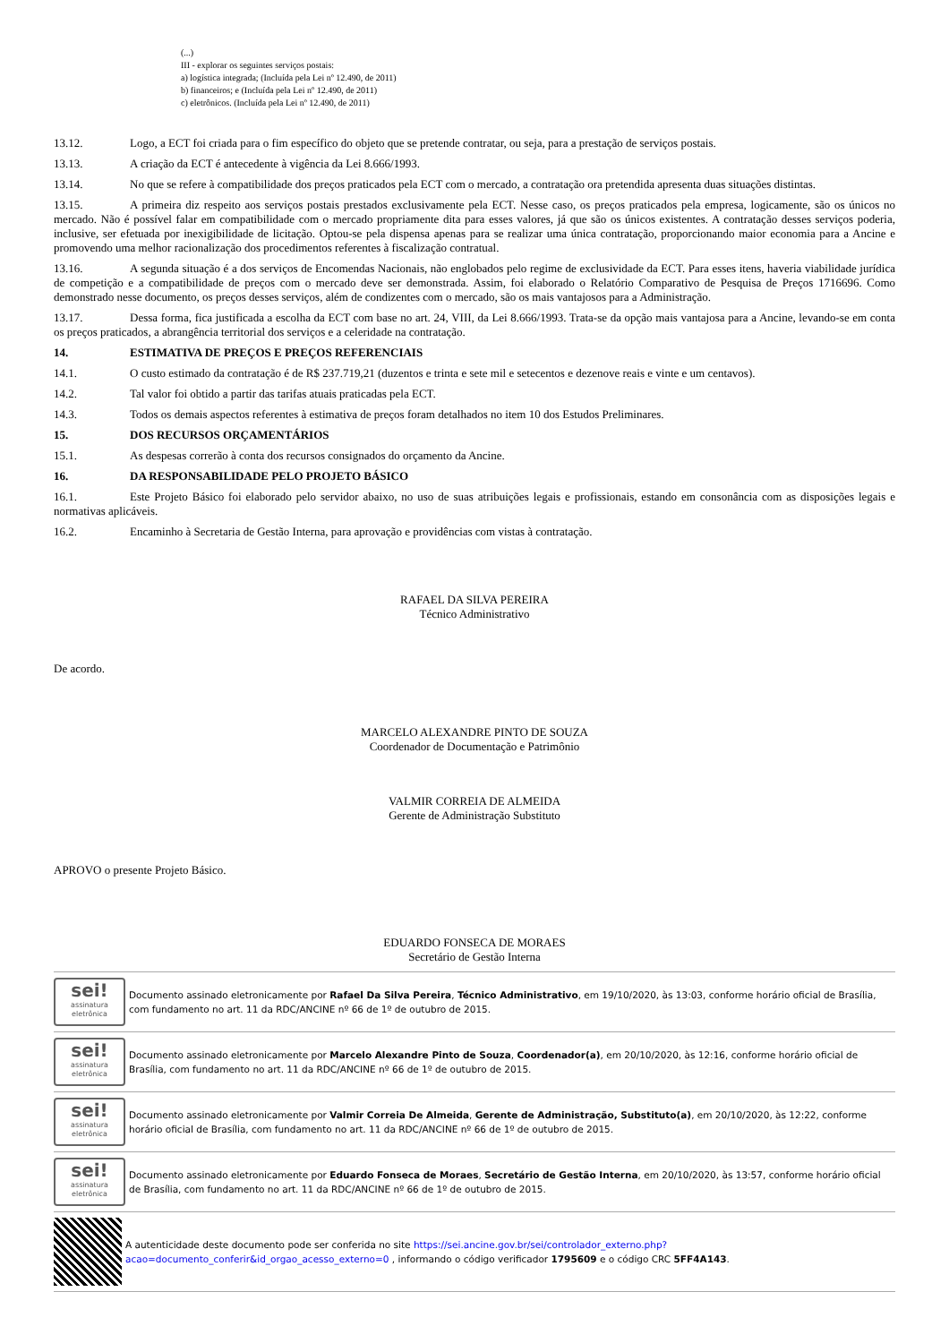(...)
III - explorar os seguintes serviços postais:
a) logística integrada; (Incluída pela Lei nº 12.490, de 2011)
b) financeiros; e (Incluída pela Lei nº 12.490, de 2011)
c) eletrônicos. (Incluída pela Lei nº 12.490, de 2011)
13.12. Logo, a ECT foi criada para o fim específico do objeto que se pretende contratar, ou seja, para a prestação de serviços postais.
13.13. A criação da ECT é antecedente à vigência da Lei 8.666/1993.
13.14. No que se refere à compatibilidade dos preços praticados pela ECT com o mercado, a contratação ora pretendida apresenta duas situações distintas.
13.15. A primeira diz respeito aos serviços postais prestados exclusivamente pela ECT. Nesse caso, os preços praticados pela empresa, logicamente, são os únicos no mercado. Não é possível falar em compatibilidade com o mercado propriamente dita para esses valores, já que são os únicos existentes. A contratação desses serviços poderia, inclusive, ser efetuada por inexigibilidade de licitação. Optou-se pela dispensa apenas para se realizar uma única contratação, proporcionando maior economia para a Ancine e promovendo uma melhor racionalização dos procedimentos referentes à fiscalização contratual.
13.16. A segunda situação é a dos serviços de Encomendas Nacionais, não englobados pelo regime de exclusividade da ECT. Para esses itens, haveria viabilidade jurídica de competição e a compatibilidade de preços com o mercado deve ser demonstrada. Assim, foi elaborado o Relatório Comparativo de Pesquisa de Preços 1716696. Como demonstrado nesse documento, os preços desses serviços, além de condizentes com o mercado, são os mais vantajosos para a Administração.
13.17. Dessa forma, fica justificada a escolha da ECT com base no art. 24, VIII, da Lei 8.666/1993. Trata-se da opção mais vantajosa para a Ancine, levando-se em conta os preços praticados, a abrangência territorial dos serviços e a celeridade na contratação.
14. ESTIMATIVA DE PREÇOS E PREÇOS REFERENCIAIS
14.1. O custo estimado da contratação é de R$ 237.719,21 (duzentos e trinta e sete mil e setecentos e dezenove reais e vinte e um centavos).
14.2. Tal valor foi obtido a partir das tarifas atuais praticadas pela ECT.
14.3. Todos os demais aspectos referentes à estimativa de preços foram detalhados no item 10 dos Estudos Preliminares.
15. DOS RECURSOS ORÇAMENTÁRIOS
15.1. As despesas correrão à conta dos recursos consignados do orçamento da Ancine.
16. DA RESPONSABILIDADE PELO PROJETO BÁSICO
16.1. Este Projeto Básico foi elaborado pelo servidor abaixo, no uso de suas atribuições legais e profissionais, estando em consonância com as disposições legais e normativas aplicáveis.
16.2. Encaminho à Secretaria de Gestão Interna, para aprovação e providências com vistas à contratação.
RAFAEL DA SILVA PEREIRA
Técnico Administrativo
De acordo.
MARCELO ALEXANDRE PINTO DE SOUZA
Coordenador de Documentação e Patrimônio
VALMIR CORREIA DE ALMEIDA
Gerente de Administração Substituto
APROVO o presente Projeto Básico.
EDUARDO FONSECA DE MORAES
Secretário de Gestão Interna
sei!
assinatura eletrônica
Documento assinado eletronicamente por Rafael Da Silva Pereira, Técnico Administrativo, em 19/10/2020, às 13:03, conforme horário oficial de Brasília, com fundamento no art. 11 da RDC/ANCINE nº 66 de 1º de outubro de 2015.
sei!
assinatura eletrônica
Documento assinado eletronicamente por Marcelo Alexandre Pinto de Souza, Coordenador(a), em 20/10/2020, às 12:16, conforme horário oficial de Brasília, com fundamento no art. 11 da RDC/ANCINE nº 66 de 1º de outubro de 2015.
sei!
assinatura eletrônica
Documento assinado eletronicamente por Valmir Correia De Almeida, Gerente de Administração, Substituto(a), em 20/10/2020, às 12:22, conforme horário oficial de Brasília, com fundamento no art. 11 da RDC/ANCINE nº 66 de 1º de outubro de 2015.
sei!
assinatura eletrônica
Documento assinado eletronicamente por Eduardo Fonseca de Moraes, Secretário de Gestão Interna, em 20/10/2020, às 13:57, conforme horário oficial de Brasília, com fundamento no art. 11 da RDC/ANCINE nº 66 de 1º de outubro de 2015.
A autenticidade deste documento pode ser conferida no site https://sei.ancine.gov.br/sei/controlador_externo.php?acao=documento_conferir&id_orgao_acesso_externo=0 , informando o código verificador 1795609 e o código CRC 5FF4A143.